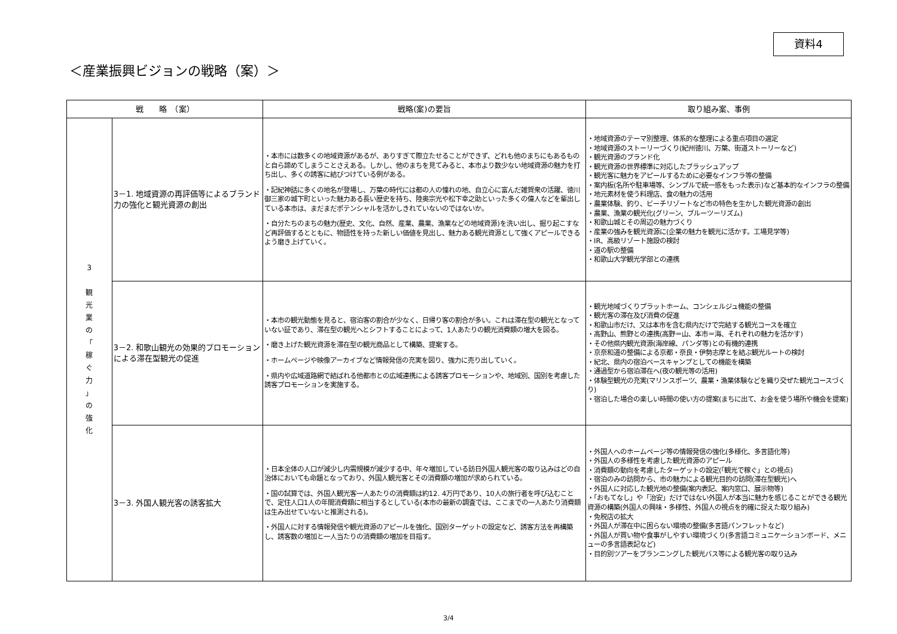資料4
＜産業振興ビジョンの戦略（案）＞
| 戦 略 （案） | | 戦略(案)の要旨 | 取り組み案、事例 |
| --- | --- | --- | --- |
| 3 観 光 業 の 「 稼 ぐ 力 」 の 強 化 | 3－1. 地域資源の再評価等によるブランド力の強化と観光資源の創出 | ・本市には数多くの地域資源があるが、ありすぎて際立たせることができず、どれも他のまちにもあるものと自ら諦めてしまうことさえある。しかし、他のまちを見てみると、本市より数少ない地域資源の魅力を打ち出し、多くの誘客に結びつけている例がある。 ・記紀神話に多くの地名が登場し、万葉の時代には都の人の憧れの地、自立心に富んだ雑賀衆の活躍、徳川御三家の城下町といった魅力ある長い歴史を持ち、陸奥宗光や松下幸之助といった多くの偉人などを輩出している本市は、まだまだポテンシャルを活かしきれていないのではないか。 ・自分たちのまちの魅力(歴史、文化、自然、産業、農業、漁業などの地域資源)を洗い出し、掘り起こすなど再評価するとともに、物語性を持った新しい価値を見出し、魅力ある観光資源として強くアピールできるよう磨き上げていく。 | ・地域資源のテーマ別整理、体系的な整理による重点項目の選定 ・地域資源のストーリーづくり(紀州徳川、万葉、街道ストーリーなど) ・観光資源のブランド化 ・観光資源の世界標準に対応したブラッシュアップ ・観光客に魅力をアピールするために必要なインフラ等の整備 ・案内板(名所や駐車場等、シンプルで統一感をもった表示)など基本的なインフラの整備 ・地元素材を使う料理店、食の魅力の活用 ・農業体験、釣り、ビーチリゾートなど市の特色を生かした観光資源の創出 ・農業、漁業の観光化(グリーン、ブルーツーリズム) ・和歌山城とその周辺の魅力づくり ・産業の強みを観光資源に(企業の魅力を観光に活かす。工場見学等) ・IR、高級リゾート施設の検討 ・道の駅の整備 ・和歌山大学観光学部との連携 |
| | 3－2. 和歌山観光の効果的プロモーションによる滞在型観光の促進 | ・本市の観光動態を見ると、宿泊客の割合が少なく、日帰り客の割合が多い。これは滞在型の観光となっていない証であり、滞在型の観光へとシフトすることによって、1人あたりの観光消費額の増大を図る。 ・磨き上げた観光資源を滞在型の観光商品として構築、提案する。 ・ホームページや映像アーカイブなど情報発信の充実を図り、強力に売り出していく。 ・県内や広域道路網で結ばれる他都市との広域連携による誘客プロモーションや、地域別、国別を考慮した誘客プロモーションを実施する。 | ・観光地域づくりプラットホーム、コンシェルジュ機能の整備 ・観光客の滞在及び消費の促進 ・和歌山市だけ、又は本市を含む県内だけで完結する観光コースを確立 ・高野山、熊野との連携(高野＝山、本市＝海、それぞれの魅力を活かす) ・その他県内観光資源(海岸線、パンダ等)との有機的連携 ・京奈和道の整備による京都・奈良・伊勢志摩とを結ぶ観光ルートの検討 ・紀北、県内の宿泊ベースキャンプとしての機能を構築 ・通過型から宿泊滞在へ(夜の観光等の活用) ・体験型観光の充実(マリンスポーツ、農業・漁業体験などを織り交ぜた観光コースづくり) ・宿泊した場合の楽しい時間の使い方の提案(まちに出て、お金を使う場所や機会を提案) |
| | 3－3. 外国人観光客の誘客拡大 | ・日本全体の人口が減少し内需規模が減少する中、年々増加している訪日外国人観光客の取り込みはどの自治体においても命題となっており、外国人観光客とその消費額の増加が求められている。 ・国の試算では、外国人観光客一人あたりの消費額は約12. 4万円であり、10人の旅行者を呼び込むことで、定住人口1人の年間消費額に相当するとしている(本市の最新の調査では、ここまでの一人あたり消費額は生み出せていないと推測される)。 ・外国人に対する情報発信や観光資源のアピールを強化、国別ターゲットの設定など、誘客方法を再構築し、誘客数の増加と一人当たりの消費額の増加を目指す。 | ・外国人へのホームページ等の情報発信の強化(多様化、多言語化等) ・外国人の多様性を考慮した観光資源のアピール ・消費額の動向を考慮したターゲットの設定(「観光で稼ぐ」との視点) ・宿泊のみの訪問から、市の魅力による観光目的の訪問(滞在型観光)へ ・外国人に対応した観光地の整備(案内表記、案内窓口、展示物等) ・「おもてなし」や「治安」だけではない外国人が本当に魅力を感じることができる観光資源の構築(外国人の興味・多様性、外国人の視点を的確に捉えた取り組み) ・免税店の拡大 ・外国人が滞在中に困らない環境の整備(多言語パンフレットなど) ・外国人が買い物や食事がしやすい環境づくり(多言語コミュニケーションボード、メニューの多言語表記など) ・目的別ツアーをプランニングした観光バス等による観光客の取り込み |
3/4